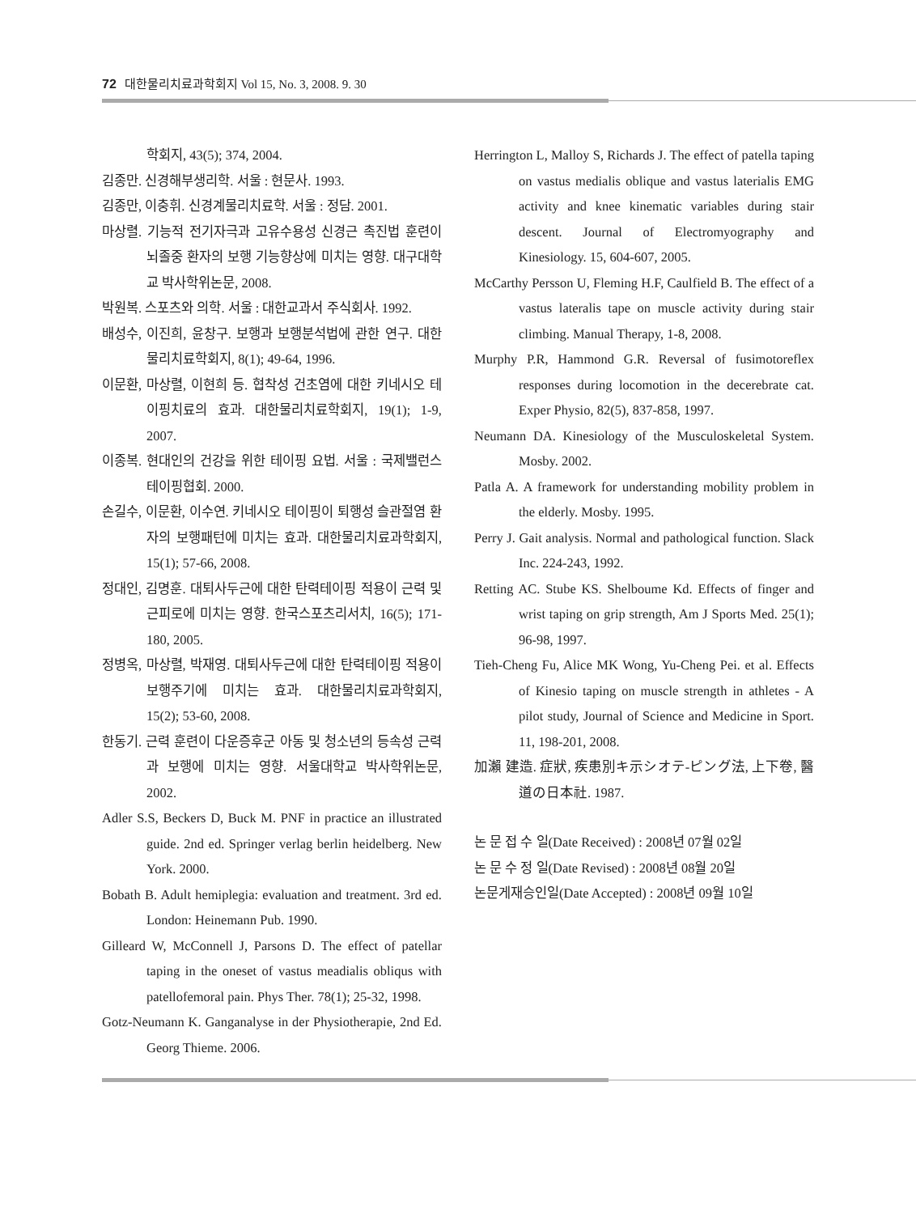72 대한물리치료과학회지 Vol 15, No. 3, 2008. 9. 30
학회지, 43(5); 374, 2004.
김종만. 신경해부생리학. 서울 : 현문사. 1993.
김종만, 이충휘. 신경계물리치료학. 서울 : 정담. 2001.
마상렬. 기능적 전기자극과 고유수용성 신경근 촉진법 훈련이 뇌졸중 환자의 보행 기능향상에 미치는 영향. 대구대학교 박사학위논문, 2008.
박원복. 스포츠와 의학. 서울 : 대한교과서 주식회사. 1992.
배성수, 이진희, 윤창구. 보행과 보행분석법에 관한 연구. 대한물리치료학회지, 8(1); 49-64, 1996.
이문환, 마상렬, 이현희 등. 협착성 건초염에 대한 키네시오 테이핑치료의 효과. 대한물리치료학회지, 19(1); 1-9, 2007.
이종복. 현대인의 건강을 위한 테이핑 요법. 서울 : 국제밸런스테이핑협회. 2000.
손길수, 이문환, 이수연. 키네시오 테이핑이 퇴행성 슬관절염 환자의 보행패턴에 미치는 효과. 대한물리치료과학회지, 15(1); 57-66, 2008.
정대인, 김명훈. 대퇴사두근에 대한 탄력테이핑 적용이 근력 및 근피로에 미치는 영향. 한국스포츠리서치, 16(5); 171-180, 2005.
정병옥, 마상렬, 박재영. 대퇴사두근에 대한 탄력테이핑 적용이 보행주기에 미치는 효과. 대한물리치료과학회지, 15(2); 53-60, 2008.
한동기. 근력 훈련이 다운증후군 아동 및 청소년의 등속성 근력과 보행에 미치는 영향. 서울대학교 박사학위논문, 2002.
Adler S.S, Beckers D, Buck M. PNF in practice an illustrated guide. 2nd ed. Springer verlag berlin heidelberg. New York. 2000.
Bobath B. Adult hemiplegia: evaluation and treatment. 3rd ed. London: Heinemann Pub. 1990.
Gilleard W, McConnell J, Parsons D. The effect of patellar taping in the oneset of vastus meadialis obliqus with patellofemoral pain. Phys Ther. 78(1); 25-32, 1998.
Gotz-Neumann K. Ganganalyse in der Physiotherapie, 2nd Ed. Georg Thieme. 2006.
Herrington L, Malloy S, Richards J. The effect of patella taping on vastus medialis oblique and vastus laterialis EMG activity and knee kinematic variables during stair descent. Journal of Electromyography and Kinesiology. 15, 604-607, 2005.
McCarthy Persson U, Fleming H.F, Caulfield B. The effect of a vastus lateralis tape on muscle activity during stair climbing. Manual Therapy, 1-8, 2008.
Murphy P.R, Hammond G.R. Reversal of fusimotoreflex responses during locomotion in the decerebrate cat. Exper Physio, 82(5), 837-858, 1997.
Neumann DA. Kinesiology of the Musculoskeletal System. Mosby. 2002.
Patla A. A framework for understanding mobility problem in the elderly. Mosby. 1995.
Perry J. Gait analysis. Normal and pathological function. Slack Inc. 224-243, 1992.
Retting AC. Stube KS. Shelboume Kd. Effects of finger and wrist taping on grip strength, Am J Sports Med. 25(1); 96-98, 1997.
Tieh-Cheng Fu, Alice MK Wong, Yu-Cheng Pei. et al. Effects of Kinesio taping on muscle strength in athletes - A pilot study, Journal of Science and Medicine in Sport. 11, 198-201, 2008.
加瀨 建造. 症狀, 疾患別キ示シオテ-ピング法, 上下卷, 醫道の日本社. 1987.
논 문 접 수 일(Date Received) : 2008년 07월 02일
논 문 수 정 일(Date Revised) : 2008년 08월 20일
논문게재승인일(Date Accepted) : 2008년 09월 10일